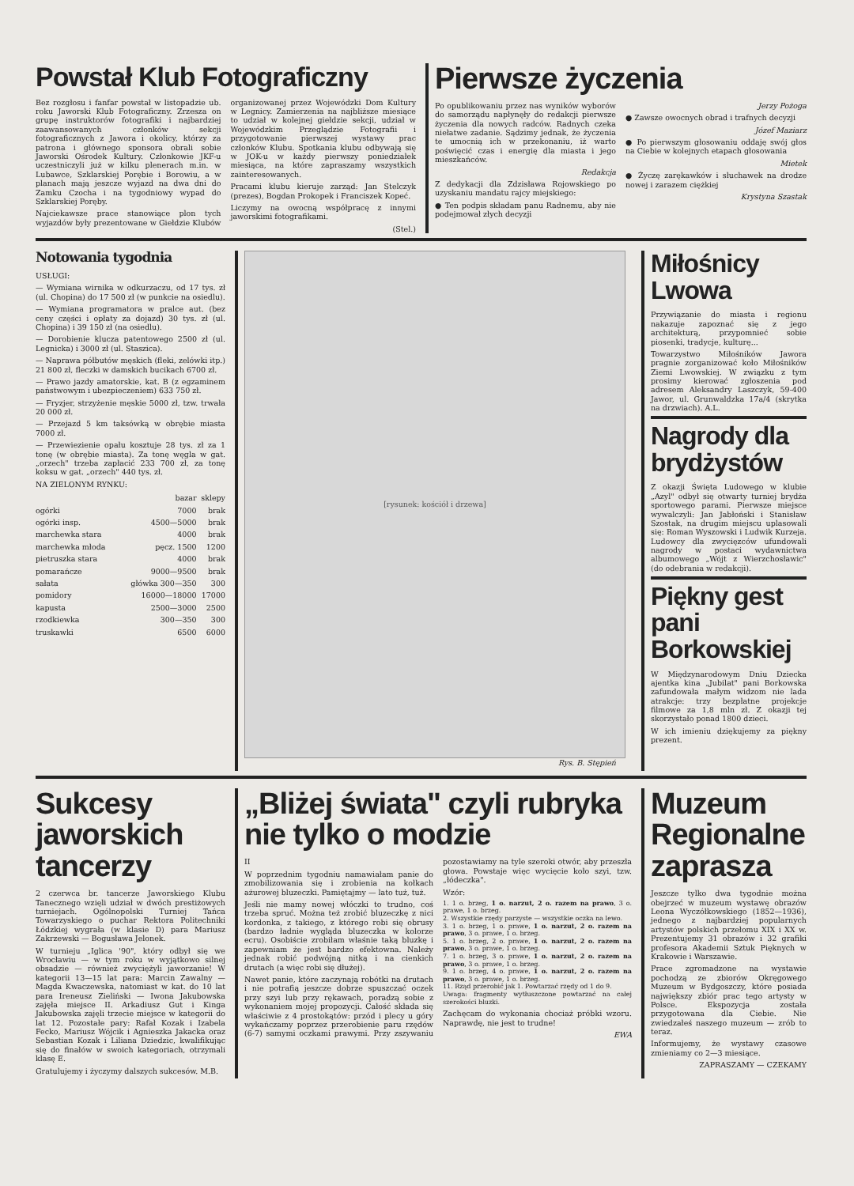Powstał Klub Fotograficzny
Bez rozgłosu i fanfar powstał w listopadzie ub. roku Jaworski Klub Fotograficzny. Zrzesza on grupę instruktorów fotografiki i najbardziej zaawansowanych członków sekcji fotograficznych z Jawora i okolicy, którzy za patrona i głównego sponsora obrali sobie Jaworski Ośrodek Kultury. Członkowie JKF-u uczestniczyli już w kilku plenerach m.in. w Lubawce, Szklarskiej Porębie i Borowiu, a w planach mają jeszcze wyjazd na dwa dni do Zamku Czocha i na tygodniowy wypad do Szklarskiej Poręby.
Najciekawsze prace stanowiące plon tych wyjazdów były prezentowane w Giełdzie Klubów organizowanej przez Wojewódzki Dom Kultury w Legnicy. Zamierzenia na najbliższe miesiące to udział w kolejnej giełdzie sekcji, udział w Wojewódzkim Przeglądzie Fotografii i przygotowanie pierwszej wystawy prac członków Klubu. Spotkania klubu odbywają się w JOK-u w każdy pierwszy poniedziałek miesiąca, na które zapraszamy wszystkich zainteresowanych.
Pracami klubu kieruje zarząd: Jan Stelczyk (prezes), Bogdan Prokopek i Franciszek Kopeć.
Liczymy na owocną współpracę z innymi jaworskimi fotografikami.
(Stel.)
Pierwsze życzenia
Po opublikowaniu przez nas wyników wyborów do samorządu napłynęły do redakcji pierwsze życzenia dla nowych radców. Radnych czeka niełatwe zadanie. Sądzimy jednak, że życzenia te umocnią ich w przekonaniu, iż warto poświęcić czas i energię dla miasta i jego mieszkańców.
Redakcja
Z dedykacji dla Zdzisława Rojowskiego po uzyskaniu mandatu rajcy miejskiego:
● Ten podpis składam panu Radnemu, aby nie podejmował złych decyzji
Jerzy Pożoga
● Zawsze owocnych obrad i trafnych decyzji
Józef Maziarz
● Po pierwszym głosowaniu oddaję swój głos na Ciebie w kolejnych etapach głosowania
Mietek
● Życzę zarękawków i słuchawek na drodze nowej i zarazem ciężkiej
Krystyna Szastak
Notowania tygodnia
USŁUGI:
— Wymiana wirnika w odkurzaczu, od 17 tys. zł (ul. Chopina) do 17 500 zł (w punkcie na osiedlu).
— Wymiana programatora w pralce aut. (bez ceny części i opłaty za dojazd) 30 tys. zł (ul. Chopina) i 39 150 zł (na osiedlu).
— Dorobienie klucza patentowego 2500 zł (ul. Legnicka) i 3000 zł (ul. Staszica).
— Naprawa półbutów męskich (fleki, zelówki itp.) 21 800 zł, fleczki w damskich bucikach 6700 zł.
— Prawo jazdy amatorskie, kat. B (z egzaminem państwowym i ubezpieczeniem) 633 750 zł.
— Fryzjer, strzyżenie męskie 5000 zł, tzw. trwała 20 000 zł.
— Przejazd 5 km taksówką w obrębie miasta 7000 zł.
— Przewiezienie opału kosztuje 28 tys. zł za 1 tonę (w obrębie miasta). Za tonę węgla w gat. „orzech" trzeba zapłacić 233 700 zł, za tonę koksu w gat. „orzech" 440 tys. zł.
NA ZIELONYM RYNKU:
| | bazar | sklepy |
| --- | --- | --- |
| ogórki | 7000 | brak |
| ogórki insp. | 4500—5000 | brak |
| marchewka stara | 4000 | brak |
| marchewka młoda | pęcz. 1500 | 1200 |
| pietruszka stara | 4000 | brak |
| pomarańcze | 9000—9500 | brak |
| sałata | główka 300—350 | 300 |
| pomidory | 16000—18000 | 17000 |
| kapusta | 2500—3000 | 2500 |
| rzodkiewka | 300—350 | 300 |
| truskawki | 6500 | 6000 |
[rysunek: kościół i drzewa]
Rys. B. Stępień
Miłośnicy Lwowa
Przywiązanie do miasta i regionu nakazuje zapoznać się z jego architekturą, przypomnieć sobie piosenki, tradycje, kulturę...
Towarzystwo Miłośników Jawora pragnie zorganizować koło Miłośników Ziemi Lwowskiej. W związku z tym prosimy kierować zgłoszenia pod adresem Aleksandry Laszczyk, 59-400 Jawor, ul. Grunwaldzka 17a/4 (skrytka na drzwiach). A.L.
Nagrody dla brydżystów
Z okazji Święta Ludowego w klubie „Azyl" odbył się otwarty turniej brydża sportowego parami. Pierwsze miejsce wywalczyli: Jan Jabłoński i Stanisław Szostak, na drugim miejscu uplasowali się: Roman Wyszowski i Ludwik Kurzeja. Ludowcy dla zwycięzców ufundowali nagrody w postaci wydawnictwa albumowego „Wójt z Wierzchosławic" (do odebrania w redakcji).
Piękny gest pani Borkowskiej
W Międzynarodowym Dniu Dziecka ajentka kina „Jubilat" pani Borkowska zafundowała małym widzom nie lada atrakcje: trzy bezpłatne projekcje filmowe za 1,8 mln zł. Z okazji tej skorzystało ponad 1800 dzieci.
W ich imieniu dziękujemy za piękny prezent.
Sukcesy jaworskich tancerzy
2 czerwca br. tancerze Jaworskiego Klubu Tanecznego wzięli udział w dwóch prestiżowych turniejach. Ogólnopolski Turniej Tańca Towarzyskiego o puchar Rektora Politechniki Łódzkiej wygrała (w klasie D) para Mariusz Zakrzewski — Bogusława Jelonek.
W turnieju „Iglica '90", który odbył się we Wrocławiu — w tym roku w wyjątkowo silnej obsadzie — również zwyciężyli jaworzanie! W kategorii 13—15 lat para: Marcin Zawalny — Magda Kwaczewska, natomiast w kat. do 10 lat para Ireneusz Zieliński — Iwona Jakubowska zajęła miejsce II. Arkadiusz Gut i Kinga Jakubowska zajęli trzecie miejsce w kategorii do lat 12. Pozostałe pary: Rafał Kozak i Izabela Fecko, Mariusz Wójcik i Agnieszka Jakacka oraz Sebastian Kozak i Liliana Dziedzic, kwalifikując się do finałów w swoich kategoriach, otrzymali klasę E.
Gratulujemy i życzymy dalszych sukcesów. M.B.
„Bliżej świata" czyli rubryka nie tylko o modzie
II
W poprzednim tygodniu namawiałam panie do zmobilizowania się i zrobienia na kołkach ażurowej bluzeczki. Pamiętajmy — lato tuż, tuż.
Jeśli nie mamy nowej włóczki to trudno, coś trzeba spruć. Można też zrobić bluzeczkę z nici kordonka, z takiego, z którego robi się obrusy (bardzo ładnie wygląda bluzeczka w kolorze ecru). Osobiście zrobiłam właśnie taką bluzkę i zapewniam że jest bardzo efektowna. Należy jednak robić podwójną nitką i na cienkich drutach (a więc robi się dłużej).
Nawet panie, które zaczynają robótki na drutach i nie potrafią jeszcze dobrze spuszczać oczek przy szyi lub przy rękawach, poradzą sobie z wykonaniem mojej propozycji. Całość składa się właściwie z 4 prostokątów: przód i plecy u góry wykańczamy poprzez przerobienie paru rzędów (6-7) samymi oczkami prawymi. Przy zszywaniu pozostawiamy na tyle szeroki otwór, aby przeszła głowa. Powstaje więc wycięcie koło szyi, tzw. „łódeczka".
Wzór:
1. 1 o. brzeg, 1 o. narzut, 2 o. razem na prawo, 3 o. prawe, 1 o. brzeg.
2. Wszystkie rzędy parzyste — wszystkie oczka na lewo.
3. 1 o. brzeg, 1 o. prawe, 1 o. narzut, 2 o. razem na prawo, 3 o. prawe, 1 o. brzeg.
5. 1 o. brzeg, 2 o. prawe, 1 o. narzut, 2 o. razem na prawo, 3 o. prawe, 1 o. brzeg.
7. 1 o. brzeg, 3 o. prawe, 1 o. narzut, 2 o. razem na prawo, 3 o. prawe, 1 o. brzeg.
9. 1 o. brzeg, 4 o. prawe, 1 o. narzut, 2 o. razem na prawo, 3 o. prawe, 1 o. brzeg.
11. Rząd przerobić jak 1. Powtarzać rzędy od 1 do 9.
Uwaga: fragmenty wytłuszczone powtarzać na całej szerokości bluzki.
Zachęcam do wykonania chociaż próbki wzoru. Naprawdę, nie jest to trudne!
EWA
Muzeum Regionalne zaprasza
Jeszcze tylko dwa tygodnie można obejrzeć w muzeum wystawę obrazów Leona Wyczółkowskiego (1852—1936), jednego z najbardziej popularnych artystów polskich przełomu XIX i XX w. Prezentujemy 31 obrazów i 32 grafiki profesora Akademii Sztuk Pięknych w Krakowie i Warszawie.
Prace zgromadzone na wystawie pochodzą ze zbiorów Okręgowego Muzeum w Bydgoszczy, które posiada największy zbiór prac tego artysty w Polsce. Ekspozycja została przygotowana dla Ciebie. Nie zwiedzałeś naszego muzeum — zrób to teraz.
Informujemy, że wystawy czasowe zmieniamy co 2—3 miesiące.
ZAPRASZAMY — CZEKAMY